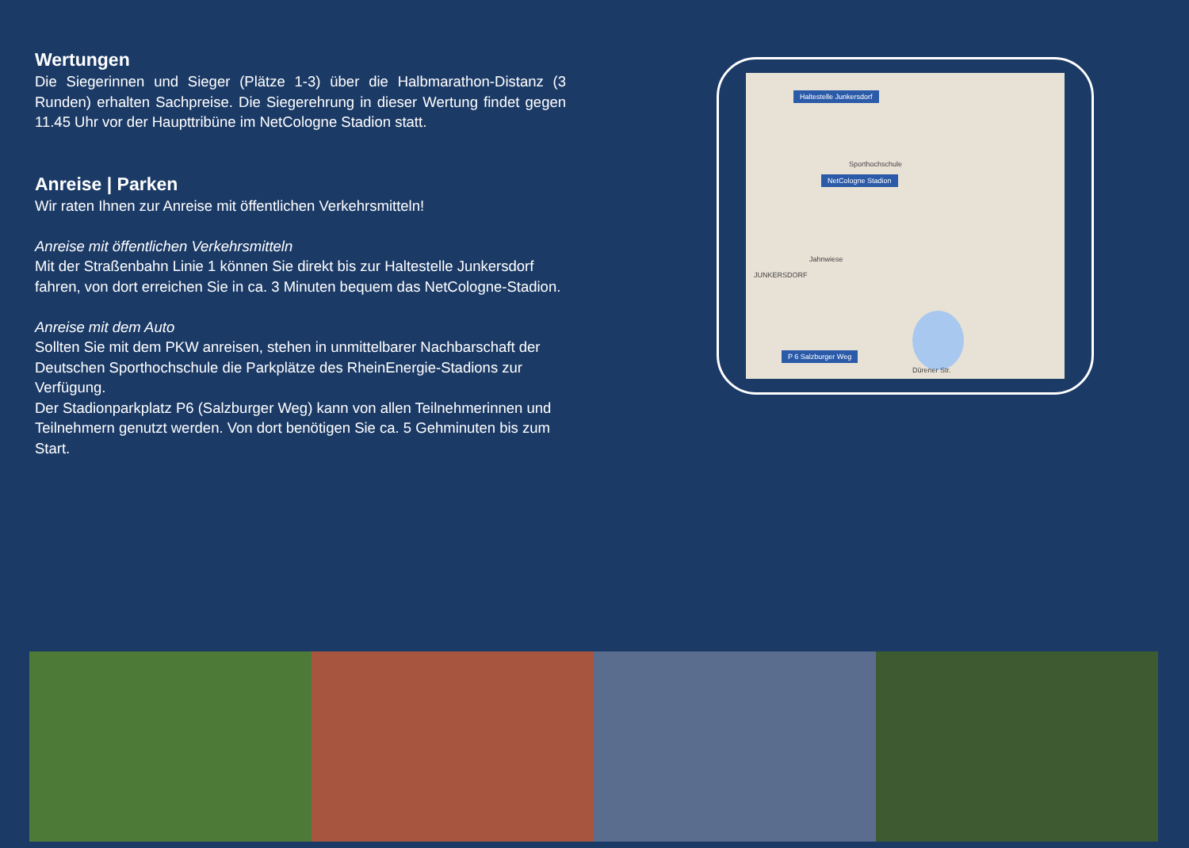Wertungen
Die Siegerinnen und Sieger (Plätze 1-3) über die Halbmarathon-Distanz (3 Runden) erhalten Sachpreise. Die Siegerehrung in dieser Wertung findet gegen 11.45 Uhr vor der Haupttribüne im NetCologne Stadion statt.
Anreise | Parken
Wir raten Ihnen zur Anreise mit öffentlichen Verkehrsmitteln!
Anreise mit öffentlichen Verkehrsmitteln
Mit der Straßenbahn Linie 1 können Sie direkt bis zur Haltestelle Junkersdorf fahren, von dort erreichen Sie in ca. 3 Minuten bequem das NetCologne-Stadion.
Anreise mit dem Auto
Sollten Sie mit dem PKW anreisen, stehen in unmittelbarer Nachbarschaft der Deutschen Sporthochschule die Parkplätze des RheinEnergie-Stadions zur Verfügung.
Der Stadionparkplatz P6 (Salzburger Weg) kann von allen Teilnehmerinnen und Teilnehmern genutzt werden. Von dort benötigen Sie ca. 5 Gehminuten bis zum Start.
Haltestelle Junkersdorf
Sporthochschule
NetCologne Stadion
Jahnwiese
JUNKERSDORF
P 6 Salzburger Weg
Dürener Str.